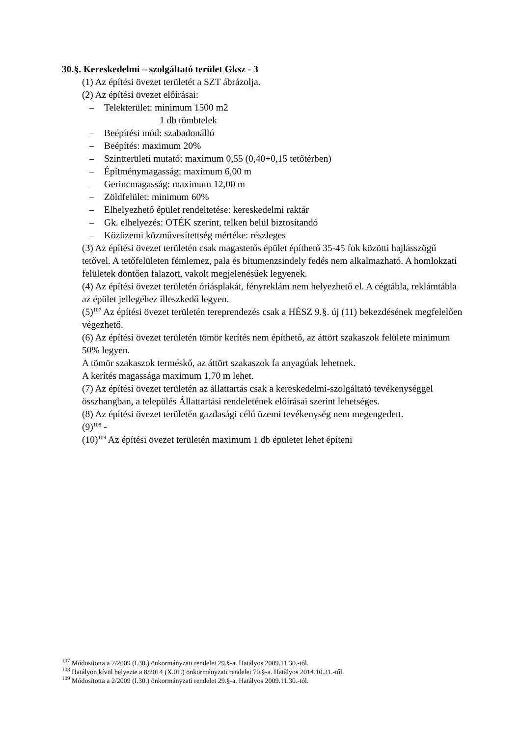30.§. Kereskedelmi – szolgáltató terület Gksz - 3
(1) Az építési övezet területét a SZT ábrázolja.
(2) Az építési övezet előírásai:
– Telekterület: minimum 1500 m2
1 db tömbtelek
– Beépítési mód: szabadonálló
– Beépítés: maximum 20%
– Szintterületi mutató: maximum 0,55 (0,40+0,15 tetőtérben)
– Építménymagasság: maximum 6,00 m
– Gerincmagasság: maximum 12,00 m
– Zöldfelület: minimum 60%
– Elhelyezhető épület rendeltetése: kereskedelmi raktár
– Gk. elhelyezés: OTÉK szerint, telken belül biztosítandó
– Közüzemi közművesítettség mértéke: részleges
(3) Az építési övezet területén csak magastetős épület építhető 35-45 fok közötti hajlásszögű tetővel. A tetőfelületen fémlemez, pala és bitumenzsindely fedés nem alkalmazható. A homlokzati felületek döntően falazott, vakolt megjelenésűek legyenek.
(4) Az építési övezet területén óriásplakát, fényreklám nem helyezhető el. A cégtábla, reklámtábla az épület jellegéhez illeszkedő legyen.
(5)<sup>107</sup> Az építési övezet területén tereprendezés csak a HÉSZ 9.§. új (11) bekezdésének megfelelően végezhető.
(6) Az építési övezet területén tömör kerítés nem építhető, az áttört szakaszok felülete minimum 50% legyen.
A tömör szakaszok terméskő, az áttört szakaszok fa anyagúak lehetnek.
A kerítés magassága maximum 1,70 m lehet.
(7) Az építési övezet területén az állattartás csak a kereskedelmi-szolgáltató tevékenységgel összhangban, a település Állattartási rendeletének előírásai szerint lehetséges.
(8) Az építési övezet területén gazdasági célú üzemi tevékenység nem megengedett.
(9)<sup>108</sup> -
(10)<sup>109</sup> Az építési övezet területén maximum 1 db épületet lehet építeni
<sup>107</sup> Módosította a 2/2009 (I.30.) önkormányzati rendelet 29.§-a. Hatályos 2009.11.30.-tól.
<sup>108</sup> Hatályon kívül helyezte a 8/2014 (X.01.) önkormányzati rendelet 70.§-a. Hatályos 2014.10.31.-től.
<sup>109</sup> Módosította a 2/2009 (I.30.) önkormányzati rendelet 29.§-a. Hatályos 2009.11.30.-tól.